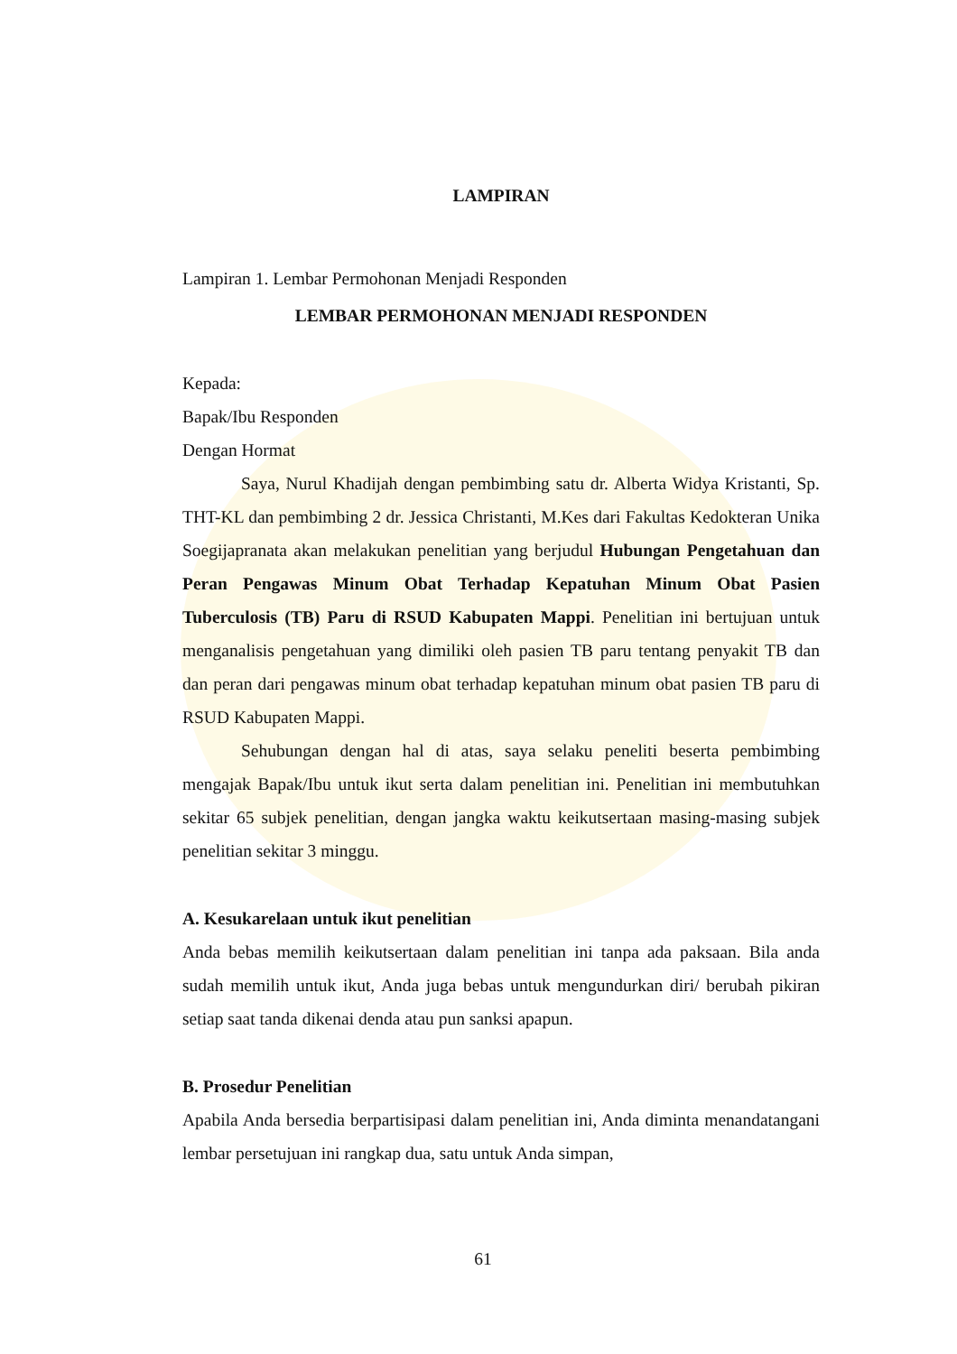LAMPIRAN
Lampiran 1. Lembar Permohonan Menjadi Responden
LEMBAR PERMOHONAN MENJADI RESPONDEN
Kepada:
Bapak/Ibu Responden
Dengan Hormat
Saya, Nurul Khadijah dengan pembimbing satu dr. Alberta Widya Kristanti, Sp. THT-KL dan pembimbing 2 dr. Jessica Christanti, M.Kes dari Fakultas Kedokteran Unika Soegijapranata akan melakukan penelitian yang berjudul Hubungan Pengetahuan dan Peran Pengawas Minum Obat Terhadap Kepatuhan Minum Obat Pasien Tuberculosis (TB) Paru di RSUD Kabupaten Mappi. Penelitian ini bertujuan untuk menganalisis pengetahuan yang dimiliki oleh pasien TB paru tentang penyakit TB dan dan peran dari pengawas minum obat terhadap kepatuhan minum obat pasien TB paru di RSUD Kabupaten Mappi.
Sehubungan dengan hal di atas, saya selaku peneliti beserta pembimbing mengajak Bapak/Ibu untuk ikut serta dalam penelitian ini. Penelitian ini membutuhkan sekitar 65 subjek penelitian, dengan jangka waktu keikutsertaan masing-masing subjek penelitian sekitar 3 minggu.
A. Kesukarelaan untuk ikut penelitian
Anda bebas memilih keikutsertaan dalam penelitian ini tanpa ada paksaan. Bila anda sudah memilih untuk ikut, Anda juga bebas untuk mengundurkan diri/ berubah pikiran setiap saat tanda dikenai denda atau pun sanksi apapun.
B. Prosedur Penelitian
Apabila Anda bersedia berpartisipasi dalam penelitian ini, Anda diminta menandatangani lembar persetujuan ini rangkap dua, satu untuk Anda simpan,
61